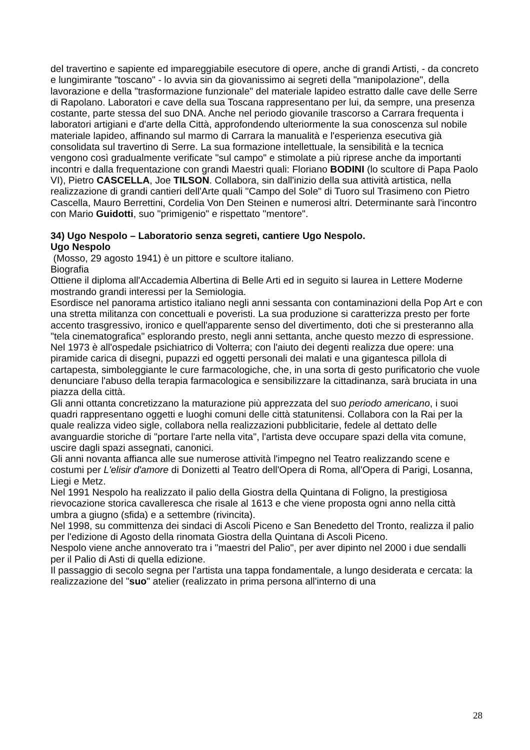del travertino e sapiente ed impareggiabile esecutore di opere, anche di grandi Artisti, - da concreto e lungimirante "toscano" - lo avvia sin da giovanissimo ai segreti della "manipolazione", della lavorazione e della "trasformazione funzionale" del materiale lapideo estratto dalle cave delle Serre di Rapolano. Laboratori e cave della sua Toscana rappresentano per lui, da sempre, una presenza costante, parte stessa del suo DNA. Anche nel periodo giovanile trascorso a Carrara frequenta i laboratori artigiani e d'arte della Città, approfondendo ulteriormente la sua conoscenza sul nobile materiale lapideo, affinando sul marmo di Carrara la manualità e l'esperienza esecutiva già consolidata sul travertino di Serre. La sua formazione intellettuale, la sensibilità e la tecnica vengono così gradualmente verificate "sul campo" e stimolate a più riprese anche da importanti incontri e dalla frequentazione con grandi Maestri quali: Floriano BODINI (lo scultore di Papa Paolo VI), Pietro CASCELLA, Joe TILSON. Collabora, sin dall'inizio della sua attività artistica, nella realizzazione di grandi cantieri dell'Arte quali "Campo del Sole" di Tuoro sul Trasimeno con Pietro Cascella, Mauro Berrettini, Cordelia Von Den Steinen e numerosi altri. Determinante sarà l'incontro con Mario Guidotti, suo "primigenio" e rispettato "mentore".
34) Ugo Nespolo – Laboratorio senza segreti, cantiere Ugo Nespolo.
Ugo Nespolo
(Mosso, 29 agosto 1941) è un pittore e scultore italiano.
Biografia
Ottiene il diploma all'Accademia Albertina di Belle Arti ed in seguito si laurea in Lettere Moderne mostrando grandi interessi per la Semiologia.
Esordisce nel panorama artistico italiano negli anni sessanta con contaminazioni della Pop Art e con una stretta militanza con concettuali e poveristi. La sua produzione si caratterizza presto per forte accento trasgressivo, ironico e quell'apparente senso del divertimento, doti che si presteranno alla "tela cinematografica" esplorando presto, negli anni settanta, anche questo mezzo di espressione.
Nel 1973 è all'ospedale psichiatrico di Volterra; con l'aiuto dei degenti realizza due opere: una piramide carica di disegni, pupazzi ed oggetti personali dei malati e una gigantesca pillola di cartapesta, simboleggiante le cure farmacologiche, che, in una sorta di gesto purificatorio che vuole denunciare l'abuso della terapia farmacologica e sensibilizzare la cittadinanza, sarà bruciata in una piazza della città.
Gli anni ottanta concretizzano la maturazione più apprezzata del suo periodo americano, i suoi quadri rappresentano oggetti e luoghi comuni delle città statunitensi. Collabora con la Rai per la quale realizza video sigle, collabora nella realizzazioni pubblicitarie, fedele al dettato delle avanguardie storiche di "portare l'arte nella vita", l'artista deve occupare spazi della vita comune, uscire dagli spazi assegnati, canonici.
Gli anni novanta affianca alle sue numerose attività l'impegno nel Teatro realizzando scene e costumi per L'elisir d'amore di Donizetti al Teatro dell'Opera di Roma, all'Opera di Parigi, Losanna, Liegi e Metz.
Nel 1991 Nespolo ha realizzato il palio della Giostra della Quintana di Foligno, la prestigiosa rievocazione storica cavalleresca che risale al 1613 e che viene proposta ogni anno nella città umbra a giugno (sfida) e a settembre (rivincita).
Nel 1998, su committenza dei sindaci di Ascoli Piceno e San Benedetto del Tronto, realizza il palio per l'edizione di Agosto della rinomata Giostra della Quintana di Ascoli Piceno.
Nespolo viene anche annoverato tra i "maestri del Palio", per aver dipinto nel 2000 i due sendalli per il Palio di Asti di quella edizione.
Il passaggio di secolo segna per l'artista una tappa fondamentale, a lungo desiderata e cercata: la realizzazione del "suo" atelier (realizzato in prima persona all'interno di una
28